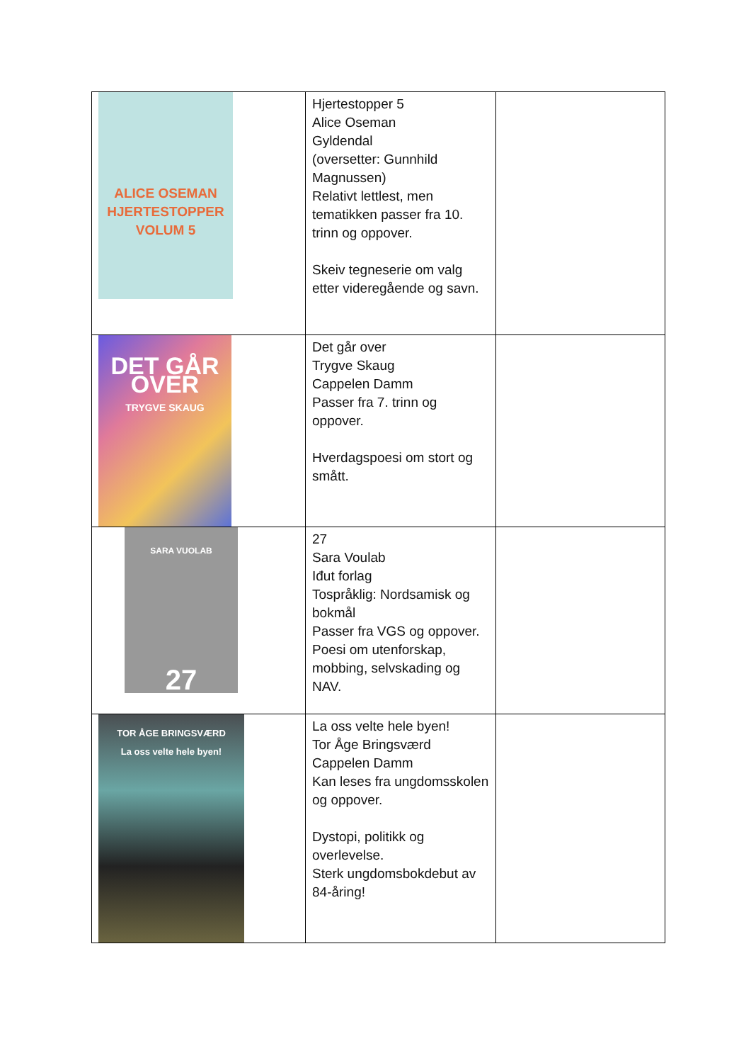| ALICE OSEMAN HJERTESTOPPER VOLUM 5 | Hjertestopper 5 Alice Oseman Gyldendal (oversetter: Gunnhild Magnussen) Relativt lettlest, men tematikken passer fra 10. trinn og oppover. Skeiv tegneserie om valg etter videregående og savn. | |
| DET GÅR OVER TRYGVE SKAUG | Det går over Trygve Skaug Cappelen Damm Passer fra 7. trinn og oppover. Hverdagspoesi om stort og smått. | |
| SARA VUOLAB 27 | 27 Sara Voulab Iđut forlag Tospråklig: Nordsamisk og bokmål Passer fra VGS og oppover. Poesi om utenforskap, mobbing, selvskading og NAV. | |
| TOR ÅGE BRINGSVÆRD La oss velte hele byen! | La oss velte hele byen! Tor Åge Bringsværd Cappelen Damm Kan leses fra ungdomsskolen og oppover. Dystopi, politikk og overlevelse. Sterk ungdomsbokdebut av 84-åring! | |